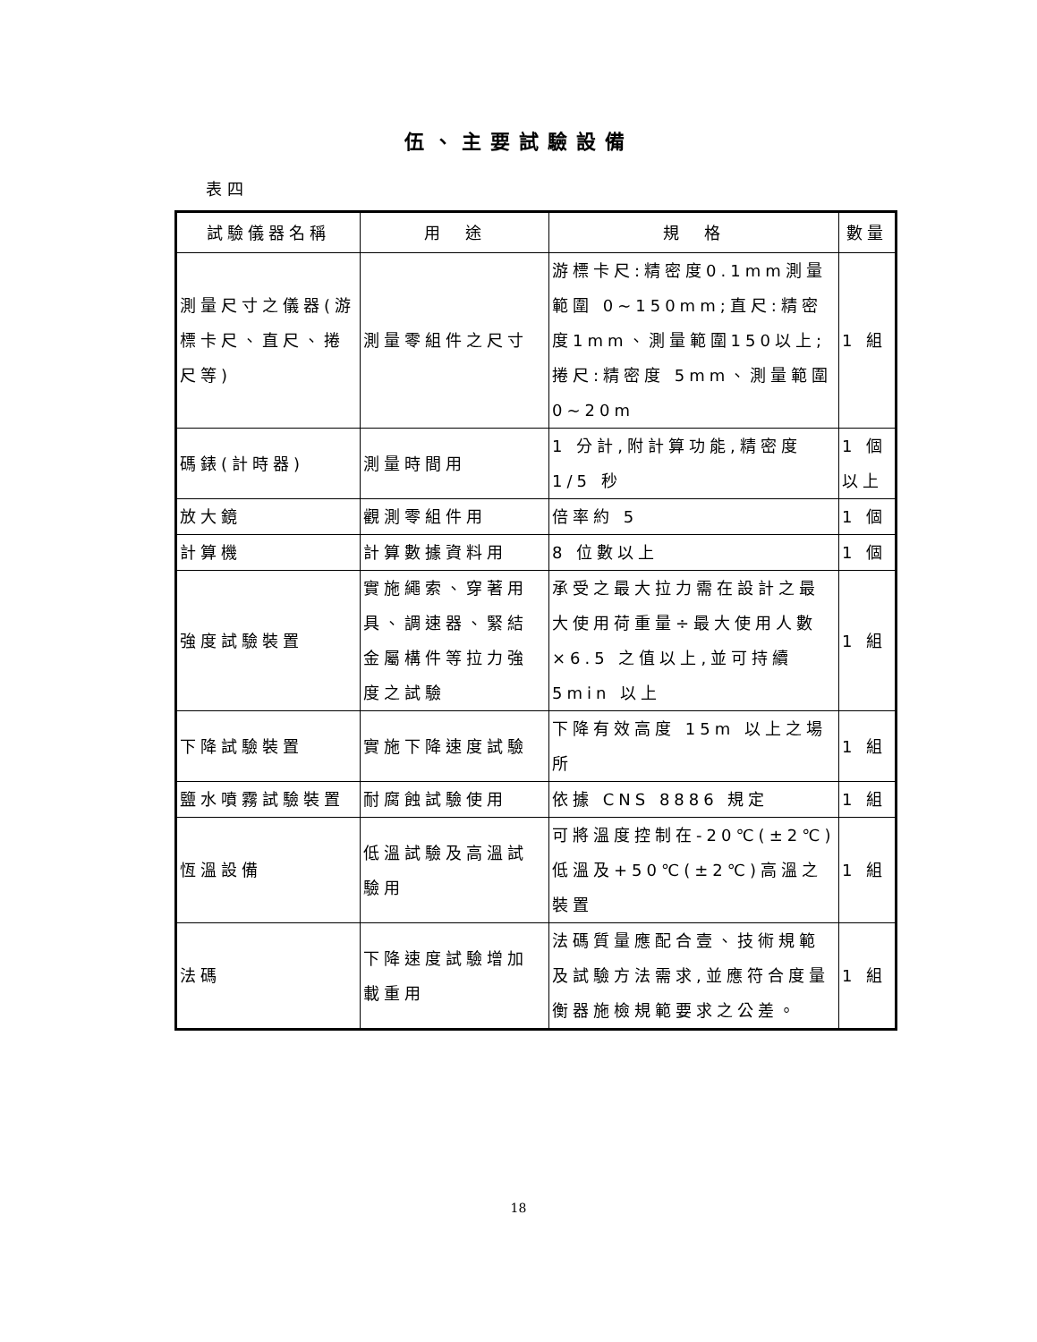伍、主要試驗設備
表四
| 試驗儀器名稱 | 用 途 | 規 格 | 數量 |
| --- | --- | --- | --- |
| 測量尺寸之儀器(游標卡尺、直尺、捲尺等) | 測量零組件之尺寸 | 游標卡尺:精密度0.1mm測量範圍 0~150mm;直尺:精密度1mm、測量範圍150以上;捲尺:精密度 5mm、測量範圍 0~20m | 1 組 |
| 碼錶(計時器) | 測量時間用 | 1 分計,附計算功能,精密度 1/5 秒 | 1 個以上 |
| 放大鏡 | 觀測零組件用 | 倍率約 5 | 1 個 |
| 計算機 | 計算數據資料用 | 8 位數以上 | 1 個 |
| 強度試驗裝置 | 實施繩索、穿著用具、調速器、緊結金屬構件等拉力強度之試驗 | 承受之最大拉力需在設計之最大使用荷重量÷最大使用人數×6.5 之值以上,並可持續 5min 以上 | 1 組 |
| 下降試驗裝置 | 實施下降速度試驗 | 下降有效高度 15m 以上之場所 | 1 組 |
| 鹽水噴霧試驗裝置 | 耐腐蝕試驗使用 | 依據 CNS 8886 規定 | 1 組 |
| 恆溫設備 | 低溫試驗及高溫試驗用 | 可將溫度控制在-20℃(±2℃)低溫及+50℃(±2℃)高溫之裝置 | 1 組 |
| 法碼 | 下降速度試驗增加載重用 | 法碼質量應配合壹、技術規範及試驗方法需求,並應符合度量衡器施檢規範要求之公差。 | 1 組 |
18